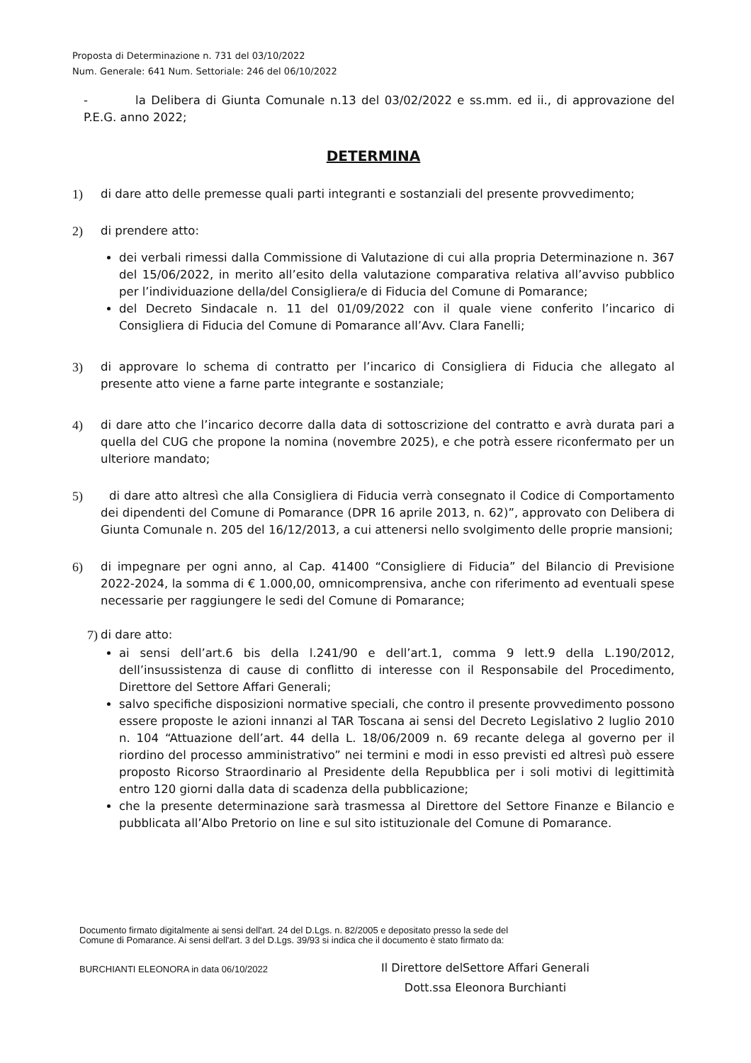Proposta di Determinazione n. 731 del 03/10/2022
Num. Generale: 641 Num. Settoriale: 246 del 06/10/2022
- la Delibera di Giunta Comunale n.13 del 03/02/2022 e ss.mm. ed ii., di approvazione del P.E.G. anno 2022;
DETERMINA
1) di dare atto delle premesse quali parti integranti e sostanziali del presente provvedimento;
2) di prendere atto:
dei verbali rimessi dalla Commissione di Valutazione di cui alla propria Determinazione n. 367 del 15/06/2022, in merito all’esito della valutazione comparativa relativa all’avviso pubblico per l’individuazione della/del Consigliera/e di Fiducia del Comune di Pomarance;
del Decreto Sindacale n. 11 del 01/09/2022 con il quale viene conferito l’incarico di Consigliera di Fiducia del Comune di Pomarance all’Avv. Clara Fanelli;
3) di approvare lo schema di contratto per l’incarico di Consigliera di Fiducia che allegato al presente atto viene a farne parte integrante e sostanziale;
4) di dare atto che l’incarico decorre dalla data di sottoscrizione del contratto e avrà durata pari a quella del CUG che propone la nomina (novembre 2025), e che potrà essere riconfermato per un ulteriore mandato;
5) di dare atto altresì che alla Consigliera di Fiducia verrà consegnato il Codice di Comportamento dei dipendenti del Comune di Pomarance (DPR 16 aprile 2013, n. 62)”, approvato con Delibera di Giunta Comunale n. 205 del 16/12/2013, a cui attenersi nello svolgimento delle proprie mansioni;
6) di impegnare per ogni anno, al Cap. 41400 “Consigliere di Fiducia” del Bilancio di Previsione 2022-2024, la somma di € 1.000,00, omnicomprensiva, anche con riferimento ad eventuali spese necessarie per raggiungere le sedi del Comune di Pomarance;
7) di dare atto:
ai sensi dell’art.6 bis della l.241/90 e dell’art.1, comma 9 lett.9 della L.190/2012, dell’insussistenza di cause di conflitto di interesse con il Responsabile del Procedimento, Direttore del Settore Affari Generali;
salvo specifiche disposizioni normative speciali, che contro il presente provvedimento possono essere proposte le azioni innanzi al TAR Toscana ai sensi del Decreto Legislativo 2 luglio 2010 n. 104 “Attuazione dell’art. 44 della L. 18/06/2009 n. 69 recante delega al governo per il riordino del processo amministrativo” nei termini e modi in esso previsti ed altresì può essere proposto Ricorso Straordinario al Presidente della Repubblica per i soli motivi di legittimità entro 120 giorni dalla data di scadenza della pubblicazione;
che la presente determinazione sarà trasmessa al Direttore del Settore Finanze e Bilancio e pubblicata all’Albo Pretorio on line e sul sito istituzionale del Comune di Pomarance.
Documento firmato digitalmente ai sensi dell'art. 24 del D.Lgs. n. 82/2005 e depositato presso la sede del
Comune di Pomarance. Ai sensi dell'art. 3 del D.Lgs. 39/93 si indica che il documento è stato firmato da:
BURCHIANTI ELEONORA in data 06/10/2022
Il Direttore delSettore Affari Generali
Dott.ssa Eleonora Burchianti